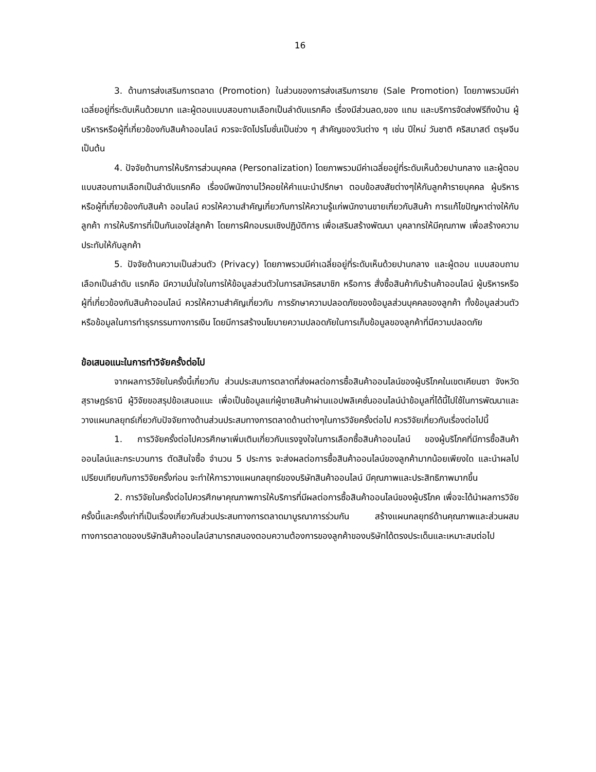16
3. ด้านการส่งเสริมการตลาด (Promotion) ในส่วนของการส่งเสริมการขาย (Sale Promotion) โดยภาพรวมมีค่าเฉลี่ยอยู่ที่ระดับเห็นด้วยมาก และผู้ตอบแบบสอบถามเลือกเป็นลำดับแรกคือ เรื่องมีส่วนลด,ของ แถม และบริการจัดส่งฟรีถึงบ้าน ผู้บริหารหรือผู้ที่เกี่ยวข้องกับสินค้าออนไลน์ ควรจะจัดโปรโมชั่นเป็นช่วง ๆ สำคัญของวันต่าง ๆ เช่น ปีใหม่ วันชาติ คริสมาสต์ ตรุษจีน เป็นต้น
4. ปัจจัยด้านการให้บริการส่วนบุคคล (Personalization) โดยภาพรวมมีค่าเฉลี่ยอยู่ที่ระดับเห็นด้วยปานกลาง และผู้ตอบแบบสอบถามเลือกเป็นลำดับแรกคือ เรื่องมีพนักงานไว้คอยให้คำแนะนำปรึกษา ตอบข้อสงสัยต่างๆให้กับลูกค้ารายบุคคล ผู้บริหารหรือผู้ที่เกี่ยวข้องกับสินค้า ออนไลน์ ควรให้ความสำคัญเกี่ยวกับการให้ความรู้แก่พนักงานขายเกี่ยวกับสินค้า การแก้ไขปัญหาต่างให้กับลูกค้า การให้บริการที่เป็นกันเองใส่ลูกค้า โดยการฝึกอบรมเชิงปฏิบัติการ เพื่อเสริมสร้างพัฒนา บุคลากรให้มีคุณภาพ เพื่อสร้างความประทับให้กับลูกค้า
5. ปัจจัยด้านความเป็นส่วนตัว (Privacy) โดยภาพรวมมีค่าเฉลี่ยอยู่ที่ระดับเห็นด้วยปานกลาง และผู้ตอบ แบบสอบถามเลือกเป็นลำดับ แรกคือ มีความมั่นใจในการให้ข้อมูลส่วนตัวในการสมัครสมาชิก หรือการ สั่งซื้อสินค้ากับร้านค้าออนไลน์ ผู้บริหารหรือผู้ที่เกี่ยวข้องกับสินค้าออนไลน์ ควรให้ความสำคัญเกี่ยวกับ การรักษาความปลอดภัยของข้อมูลส่วนบุคคลของลูกค้า ทั้งข้อมูลส่วนตัว หรือข้อมูลในการทำธุรกรรมทางการเงิน โดยมีการสร้างนโยบายความปลอดภัยในการเก็บข้อมูลของลูกค้าที่มีความปลอดภัย
ข้อเสนอแนะในการทำวิจัยครั้งต่อไป
จากผลการวิจัยในครั้งนี้เกี่ยวกับ ส่วนประสมการตลาดที่ส่งผลต่อการซื้อสินค้าออนไลน์ของผู้บริโภคในเขตเคียนซา จังหวัดสุราษฎร์ธานี ผู้วิจัยขอสรุปข้อเสนอแนะ เพื่อเป็นข้อมูลแก่ผู้ขายสินค้าผ่านแอปพลิเคชั่นออนไลน์นำข้อมูลที่ได้นี้ไปใช้ในการพัฒนาและวางแผนกลยุทธ์เกี่ยวกับปัจจัยทางด้านส่วนประสมทางการตลาดด้านต่างๆในการวิจัยครั้งต่อไป ควรวิจัยเกี่ยวกับเรื่องต่อไปนี้
1. การวิจัยครั้งต่อไปควรศึกษาเพิ่มเติมเกี่ยวกับแรงจูงใจในการเลือกซื้อสินค้าออนไลน์ ของผู้บริโภคที่มีการซื้อสินค้าออนไลน์และกระบวนการ ตัดสินใจซื้อ จำนวน 5 ประการ จะส่งผลต่อการซื้อสินค้าออนไลน์ของลูกค้ามากน้อยเพียงใด และนำผลไป เปรียบเทียบกับการวิจัยครั้งก่อน จะทำให้การวางแผนกลยุทธ์ของบริษัทสินค้าออนไลน์ มีคุณภาพและประสิทธิภาพมากขึ้น
2. การวิจัยในครั้งต่อไปควรศึกษาคุณภาพการให้บริการที่มีผลต่อการซื้อสินค้าออนไลน์ของผู้บริโภค เพื่อจะได้นำผลการวิจัยครั้งนี้และครั้งเก่าที่เป็นเรื่องเกี่ยวกับส่วนประสมทางการตลาดมาบูรณาการร่วมกัน สร้างแผนกลยุทธ์ด้านคุณภาพและส่วนผสมทางการตลาดของบริษัทสินค้าออนไลน์สามารถสนองตอบความต้องการของลูกค้าของบริษัทได้ตรงประเด็นและเหมาะสมต่อไป